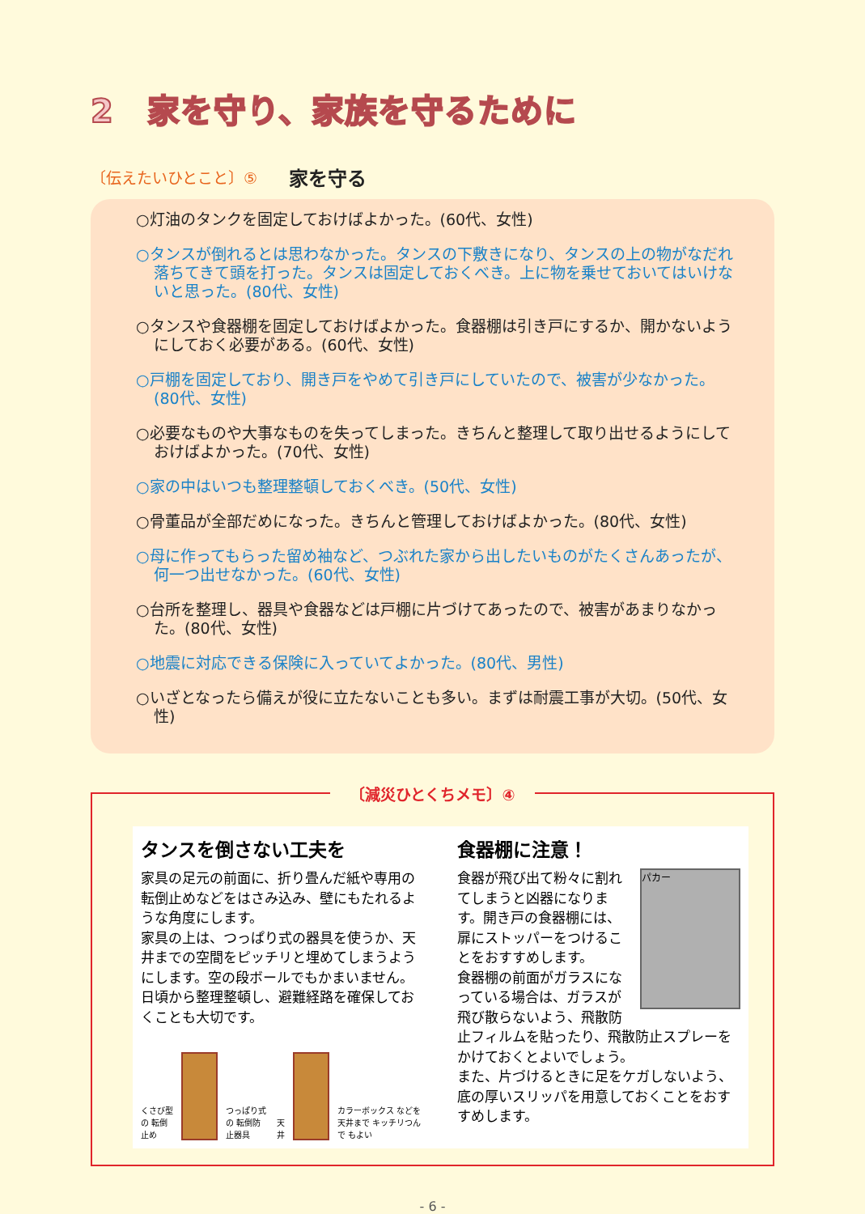2　家を守り、家族を守るために
〔伝えたいひとこと〕⑤
家を守る
○灯油のタンクを固定しておけばよかった。(60代、女性)
○タンスが倒れるとは思わなかった。タンスの下敷きになり、タンスの上の物がなだれ落ちてきて頭を打った。タンスは固定しておくべき。上に物を乗せておいてはいけないと思った。(80代、女性)
○タンスや食器棚を固定しておけばよかった。食器棚は引き戸にするか、開かないようにしておく必要がある。(60代、女性)
○戸棚を固定しており、開き戸をやめて引き戸にしていたので、被害が少なかった。(80代、女性)
○必要なものや大事なものを失ってしまった。きちんと整理して取り出せるようにしておけばよかった。(70代、女性)
○家の中はいつも整理整頓しておくべき。(50代、女性)
○骨董品が全部だめになった。きちんと管理しておけばよかった。(80代、女性)
○母に作ってもらった留め袖など、つぶれた家から出したいものがたくさんあったが、何一つ出せなかった。(60代、女性)
○台所を整理し、器具や食器などは戸棚に片づけてあったので、被害があまりなかった。(80代、女性)
○地震に対応できる保険に入っていてよかった。(80代、男性)
○いざとなったら備えが役に立たないことも多い。まずは耐震工事が大切。(50代、女性)
〔減災ひとくちメモ〕④
タンスを倒さない工夫を
家具の足元の前面に、折り畳んだ紙や専用の転倒止めなどをはさみ込み、壁にもたれるような角度にします。
家具の上は、つっぱり式の器具を使うか、天井までの空間をピッチリと埋めてしまうようにします。空の段ボールでもかまいません。
日頃から整理整頓し、避難経路を確保しておくことも大切です。
くさび型の 転倒止め
つっぱり式の 転倒防止器具 天井
カラーボックス などを天井まで キッチリつんで もよい
食器棚に注意！
パカー
食器が飛び出て粉々に割れてしまうと凶器になります。開き戸の食器棚には、扉にストッパーをつけることをおすすめします。
食器棚の前面がガラスになっている場合は、ガラスが飛び散らないよう、飛散防止フィルムを貼ったり、飛散防止スプレーをかけておくとよいでしょう。
また、片づけるときに足をケガしないよう、底の厚いスリッパを用意しておくことをおすすめします。
- 6 -